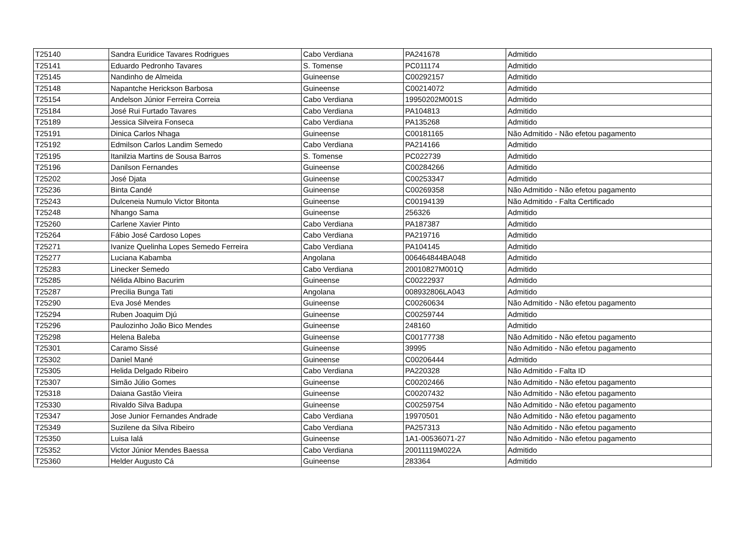| T25140 | Sandra Euridice Tavares Rodrigues | Cabo Verdiana | PA241678 | Admitido |
| T25141 | Eduardo Pedronho Tavares | S. Tomense | PC011174 | Admitido |
| T25145 | Nandinho de Almeida | Guineense | C00292157 | Admitido |
| T25148 | Napantche Herickson Barbosa | Guineense | C00214072 | Admitido |
| T25154 | Andelson Júnior Ferreira Correia | Cabo Verdiana | 19950202M001S | Admitido |
| T25184 | José Rui Furtado Tavares | Cabo Verdiana | PA104813 | Admitido |
| T25189 | Jessica Silveira Fonseca | Cabo Verdiana | PA135268 | Admitido |
| T25191 | Dinica Carlos Nhaga | Guineense | C00181165 | Não Admitido - Não efetou pagamento |
| T25192 | Edmilson Carlos Landim Semedo | Cabo Verdiana | PA214166 | Admitido |
| T25195 | Itanilzia Martins de Sousa Barros | S. Tomense | PC022739 | Admitido |
| T25196 | Danilson Fernandes | Guineense | C00284266 | Admitido |
| T25202 | José Djata | Guineense | C00253347 | Admitido |
| T25236 | Binta Candé | Guineense | C00269358 | Não Admitido - Não efetou pagamento |
| T25243 | Dulceneia Numulo Victor Bitonta | Guineense | C00194139 | Não Admitido - Falta Certificado |
| T25248 | Nhango Sama | Guineense | 256326 | Admitido |
| T25260 | Carlene Xavier Pinto | Cabo Verdiana | PA187387 | Admitido |
| T25264 | Fábio José Cardoso Lopes | Cabo Verdiana | PA219716 | Admitido |
| T25271 | Ivanize Quelinha Lopes Semedo Ferreira | Cabo Verdiana | PA104145 | Admitido |
| T25277 | Luciana Kabamba | Angolana | 006464844BA048 | Admitido |
| T25283 | Linecker Semedo | Cabo Verdiana | 20010827M001Q | Admitido |
| T25285 | Nélida Albino Bacurim | Guineense | C00222937 | Admitido |
| T25287 | Precilia Bunga Tati | Angolana | 008932806LA043 | Admitido |
| T25290 | Eva José Mendes | Guineense | C00260634 | Não Admitido - Não efetou pagamento |
| T25294 | Ruben Joaquim Djú | Guineense | C00259744 | Admitido |
| T25296 | Paulozinho João Bico Mendes | Guineense | 248160 | Admitido |
| T25298 | Helena Baleba | Guineense | C00177738 | Não Admitido - Não efetou pagamento |
| T25301 | Caramo Sissé | Guineense | 39995 | Não Admitido - Não efetou pagamento |
| T25302 | Daniel Mané | Guineense | C00206444 | Admitido |
| T25305 | Helida Delgado Ribeiro | Cabo Verdiana | PA220328 | Não Admitido - Falta ID |
| T25307 | Simão Júlio Gomes | Guineense | C00202466 | Não Admitido - Não efetou pagamento |
| T25318 | Daiana Gastão Vieira | Guineense | C00207432 | Não Admitido - Não efetou pagamento |
| T25330 | Rivaldo Silva Badupa | Guineense | C00259754 | Não Admitido - Não efetou pagamento |
| T25347 | Jose Junior Fernandes Andrade | Cabo Verdiana | 19970501 | Não Admitido - Não efetou pagamento |
| T25349 | Suzilene da Silva Ribeiro | Cabo Verdiana | PA257313 | Não Admitido - Não efetou pagamento |
| T25350 | Luisa Ialá | Guineense | 1A1-00536071-27 | Não Admitido - Não efetou pagamento |
| T25352 | Victor Júnior Mendes Baessa | Cabo Verdiana | 20011119M022A | Admitido |
| T25360 | Helder Augusto Cá | Guineense | 283364 | Admitido |